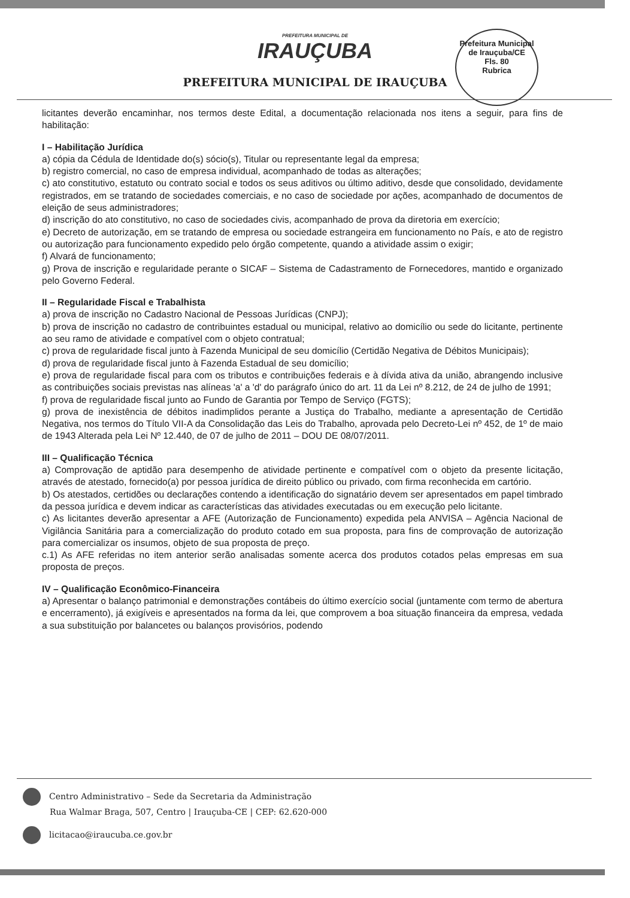PREFEITURA MUNICIPAL DE
IRAUÇUBA
PREFEITURA MUNICIPAL DE IRAUÇUBA
Prefeitura Municipal de Irauçuba/CE
Fls. 80
Rubrica
licitantes deverão encaminhar, nos termos deste Edital, a documentação relacionada nos itens a seguir, para fins de habilitação:
I – Habilitação Jurídica
a) cópia da Cédula de Identidade do(s) sócio(s), Titular ou representante legal da empresa;
b) registro comercial, no caso de empresa individual, acompanhado de todas as alterações;
c) ato constitutivo, estatuto ou contrato social e todos os seus aditivos ou último aditivo, desde que consolidado, devidamente registrados, em se tratando de sociedades comerciais, e no caso de sociedade por ações, acompanhado de documentos de eleição de seus administradores;
d) inscrição do ato constitutivo, no caso de sociedades civis, acompanhado de prova da diretoria em exercício;
e) Decreto de autorização, em se tratando de empresa ou sociedade estrangeira em funcionamento no País, e ato de registro ou autorização para funcionamento expedido pelo órgão competente, quando a atividade assim o exigir;
f) Alvará de funcionamento;
g) Prova de inscrição e regularidade perante o SICAF – Sistema de Cadastramento de Fornecedores, mantido e organizado pelo Governo Federal.
II – Regularidade Fiscal e Trabalhista
a) prova de inscrição no Cadastro Nacional de Pessoas Jurídicas (CNPJ);
b) prova de inscrição no cadastro de contribuintes estadual ou municipal, relativo ao domicílio ou sede do licitante, pertinente ao seu ramo de atividade e compatível com o objeto contratual;
c) prova de regularidade fiscal junto à Fazenda Municipal de seu domicílio (Certidão Negativa de Débitos Municipais);
d) prova de regularidade fiscal junto à Fazenda Estadual de seu domicílio;
e) prova de regularidade fiscal para com os tributos e contribuições federais e à dívida ativa da união, abrangendo inclusive as contribuições sociais previstas nas alíneas 'a' a 'd' do parágrafo único do art. 11 da Lei nº 8.212, de 24 de julho de 1991;
f) prova de regularidade fiscal junto ao Fundo de Garantia por Tempo de Serviço (FGTS);
g) prova de inexistência de débitos inadimplidos perante a Justiça do Trabalho, mediante a apresentação de Certidão Negativa, nos termos do Título VII-A da Consolidação das Leis do Trabalho, aprovada pelo Decreto-Lei nº 452, de 1º de maio de 1943 Alterada pela Lei Nº 12.440, de 07 de julho de 2011 – DOU DE 08/07/2011.
III – Qualificação Técnica
a) Comprovação de aptidão para desempenho de atividade pertinente e compatível com o objeto da presente licitação, através de atestado, fornecido(a) por pessoa jurídica de direito público ou privado, com firma reconhecida em cartório.
b) Os atestados, certidões ou declarações contendo a identificação do signatário devem ser apresentados em papel timbrado da pessoa jurídica e devem indicar as características das atividades executadas ou em execução pelo licitante.
c) As licitantes deverão apresentar a AFE (Autorização de Funcionamento) expedida pela ANVISA – Agência Nacional de Vigilância Sanitária para a comercialização do produto cotado em sua proposta, para fins de comprovação de autorização para comercializar os insumos, objeto de sua proposta de preço.
c.1) As AFE referidas no item anterior serão analisadas somente acerca dos produtos cotados pelas empresas em sua proposta de preços.
IV – Qualificação Econômico-Financeira
a) Apresentar o balanço patrimonial e demonstrações contábeis do último exercício social (juntamente com termo de abertura e encerramento), já exigíveis e apresentados na forma da lei, que comprovem a boa situação financeira da empresa, vedada a sua substituição por balancetes ou balanços provisórios, podendo
Centro Administrativo – Sede da Secretaria da Administração
Rua Walmar Braga, 507, Centro | Irauçuba-CE | CEP: 62.620-000
licitacao@iraucuba.ce.gov.br